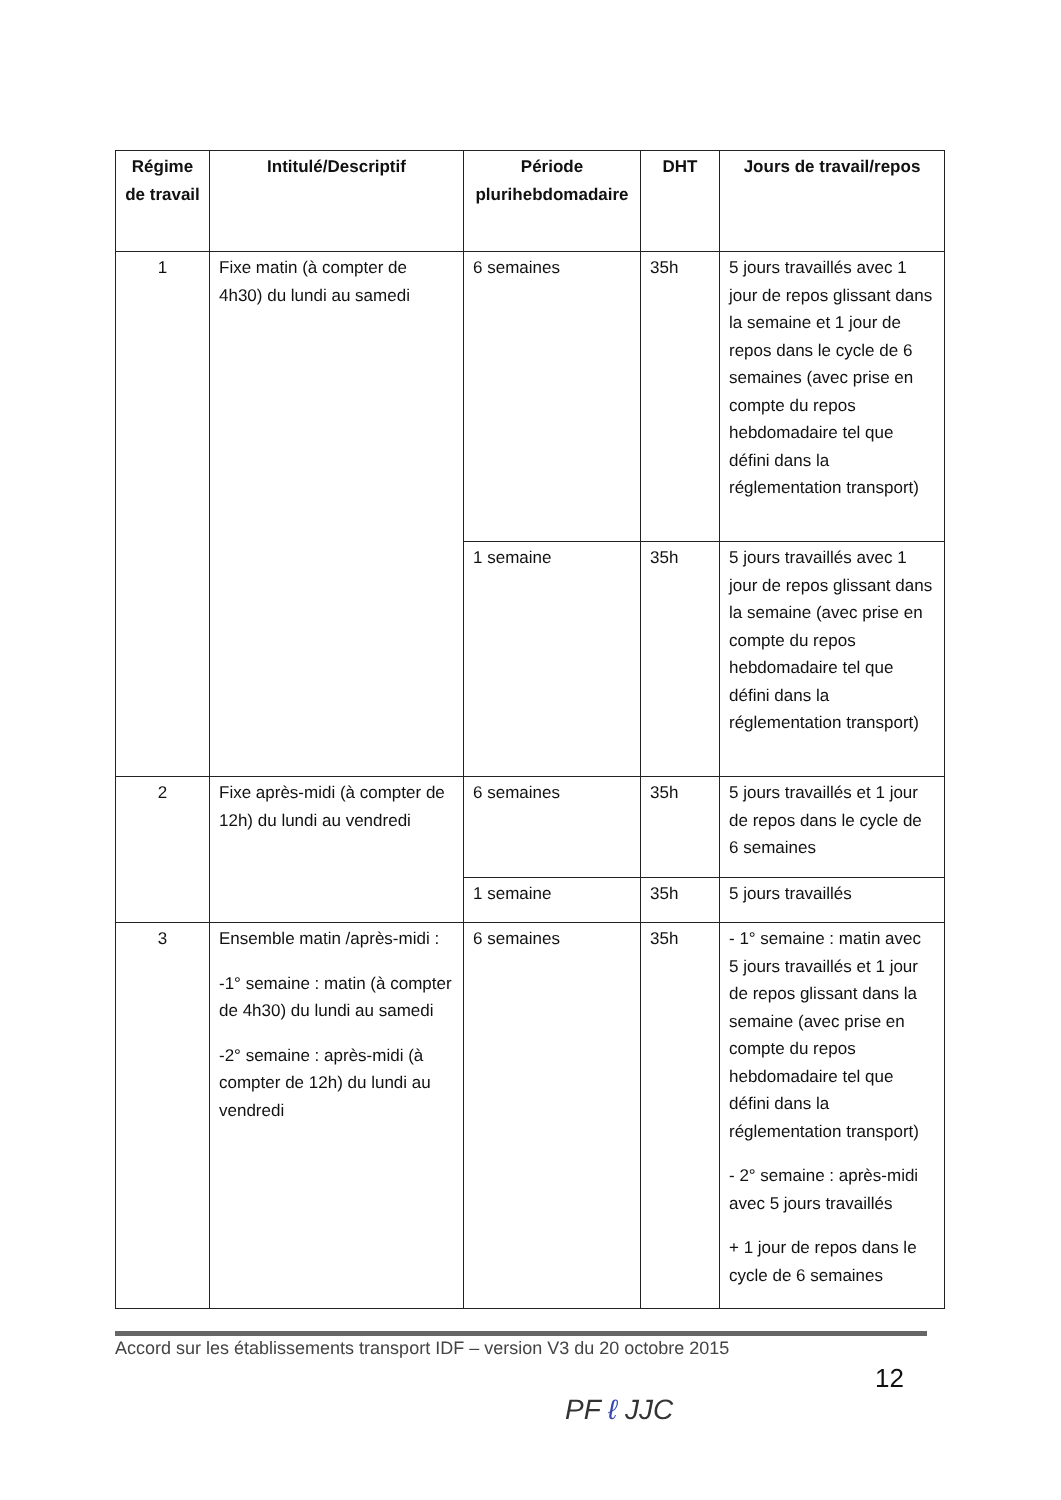| Régime de travail | Intitulé/Descriptif | Période plurihebdomadaire | DHT | Jours de travail/repos |
| --- | --- | --- | --- | --- |
| 1 | Fixe matin (à compter de 4h30) du lundi au samedi | 6 semaines | 35h | 5 jours travaillés avec 1 jour de repos glissant dans la semaine et 1 jour de repos dans le cycle de 6 semaines (avec prise en compte du repos hebdomadaire tel que défini dans la réglementation transport) |
| | | 1 semaine | 35h | 5 jours travaillés avec 1 jour de repos glissant dans la semaine (avec prise en compte du repos hebdomadaire tel que défini dans la réglementation transport) |
| 2 | Fixe après-midi (à compter de 12h) du lundi au vendredi | 6 semaines | 35h | 5 jours travaillés et 1 jour de repos dans le cycle de 6 semaines |
| | | 1 semaine | 35h | 5 jours travaillés |
| 3 | Ensemble matin /après-midi : -1° semaine : matin (à compter de 4h30) du lundi au samedi -2° semaine : après-midi (à compter de 12h) du lundi au vendredi | 6 semaines | 35h | - 1° semaine : matin avec 5 jours travaillés et 1 jour de repos glissant dans la semaine (avec prise en compte du repos hebdomadaire tel que défini dans la réglementation transport) - 2° semaine : après-midi avec 5 jours travaillés + 1 jour de repos dans le cycle de 6 semaines |
Accord sur les établissements transport IDF – version V3 du 20 octobre 2015
12
PF ℓ JJC